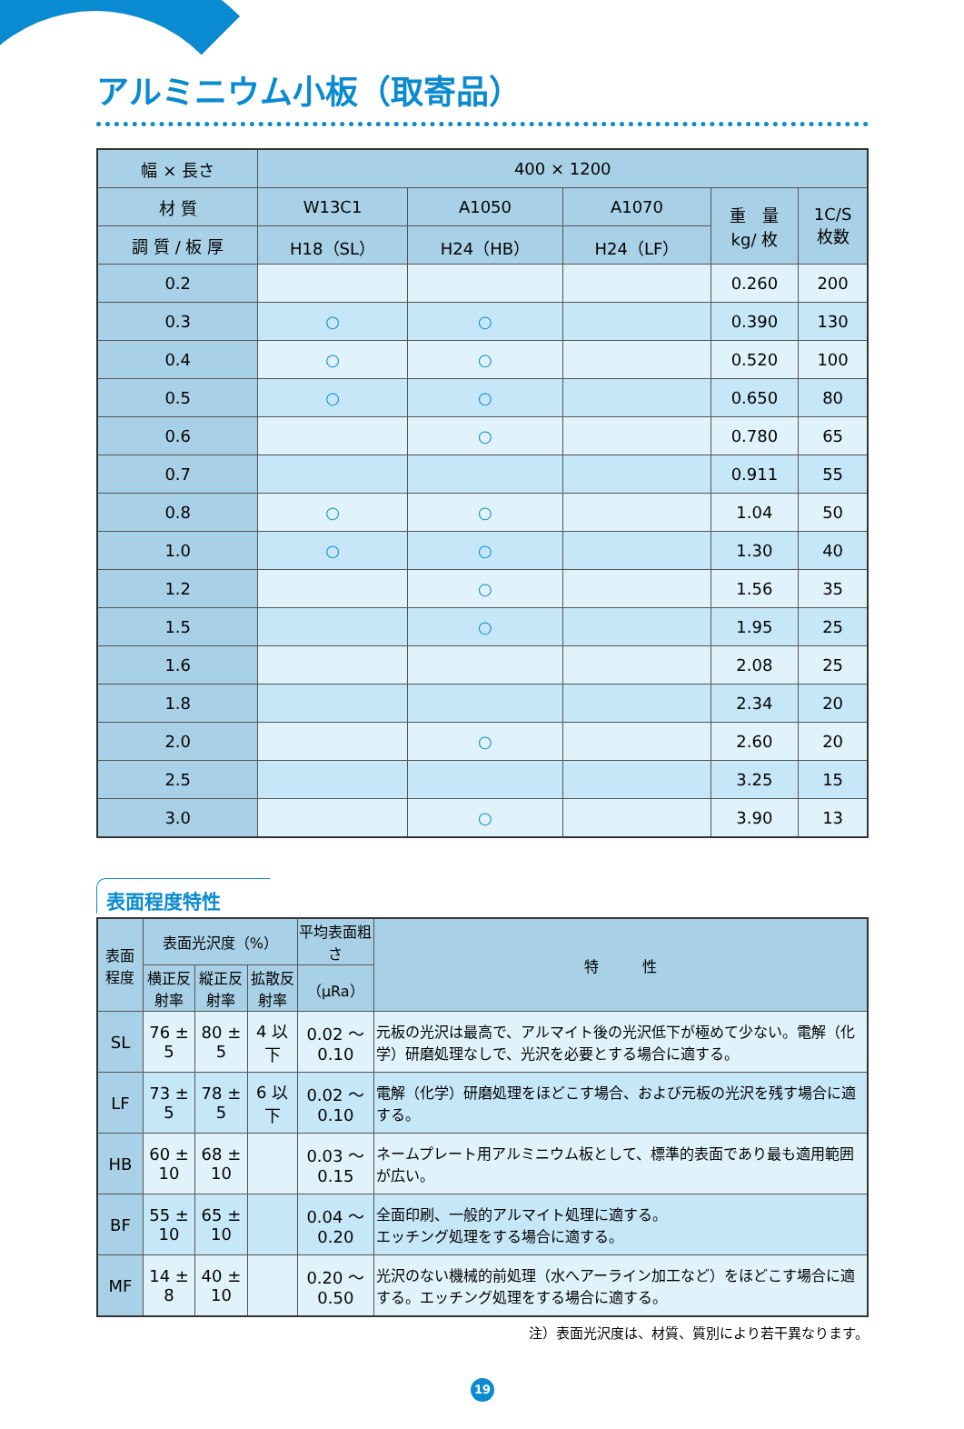アルミニウム小板（取寄品）
| 幅 × 長さ | 400 × 1200 | | | | |
| --- | --- | --- | --- | --- | --- |
| 材 質 | W13C1 | A1050 | A1070 | 重 量 kg/ 枚 | 1C/S 枚数 |
| 調 質 / 板 厚 | H18（SL） | H24（HB） | H24（LF） | | |
| 0.2 | | | | 0.260 | 200 |
| 0.3 | ○ | ○ | | 0.390 | 130 |
| 0.4 | ○ | ○ | | 0.520 | 100 |
| 0.5 | ○ | ○ | | 0.650 | 80 |
| 0.6 | | ○ | | 0.780 | 65 |
| 0.7 | | | | 0.911 | 55 |
| 0.8 | ○ | ○ | | 1.04 | 50 |
| 1.0 | ○ | ○ | | 1.30 | 40 |
| 1.2 | | ○ | | 1.56 | 35 |
| 1.5 | | ○ | | 1.95 | 25 |
| 1.6 | | | | 2.08 | 25 |
| 1.8 | | | | 2.34 | 20 |
| 2.0 | | ○ | | 2.60 | 20 |
| 2.5 | | | | 3.25 | 15 |
| 3.0 | | ○ | | 3.90 | 13 |
表面程度特性
| 表面程度 | 表面光沢度（%） | | | 平均表面粗さ | 特 性 |
| --- | --- | --- | --- | --- | --- |
| | 横正反射率 | 縦正反射率 | 拡散反射率 | （μRa） | |
| SL | 76 ± 5 | 80 ± 5 | 4 以下 | 0.02 ～ 0.10 | 元板の光沢は最高で、アルマイト後の光沢低下が極めて少ない。電解（化学）研磨処理なしで、光沢を必要とする場合に適する。 |
| LF | 73 ± 5 | 78 ± 5 | 6 以下 | 0.02 ～ 0.10 | 電解（化学）研磨処理をほどこす場合、および元板の光沢を残す場合に適する。 |
| HB | 60 ± 10 | 68 ± 10 | | 0.03 ～ 0.15 | ネームプレート用アルミニウム板として、標準的表面であり最も適用範囲が広い。 |
| BF | 55 ± 10 | 65 ± 10 | | 0.04 ～ 0.20 | 全面印刷、一般的アルマイト処理に適する。 エッチング処理をする場合に適する。 |
| MF | 14 ± 8 | 40 ± 10 | | 0.20 ～ 0.50 | 光沢のない機械的前処理（水へアーライン加工など）をほどこす場合に適する。エッチング処理をする場合に適する。 |
注）表面光沢度は、材質、質別により若干異なります。
19